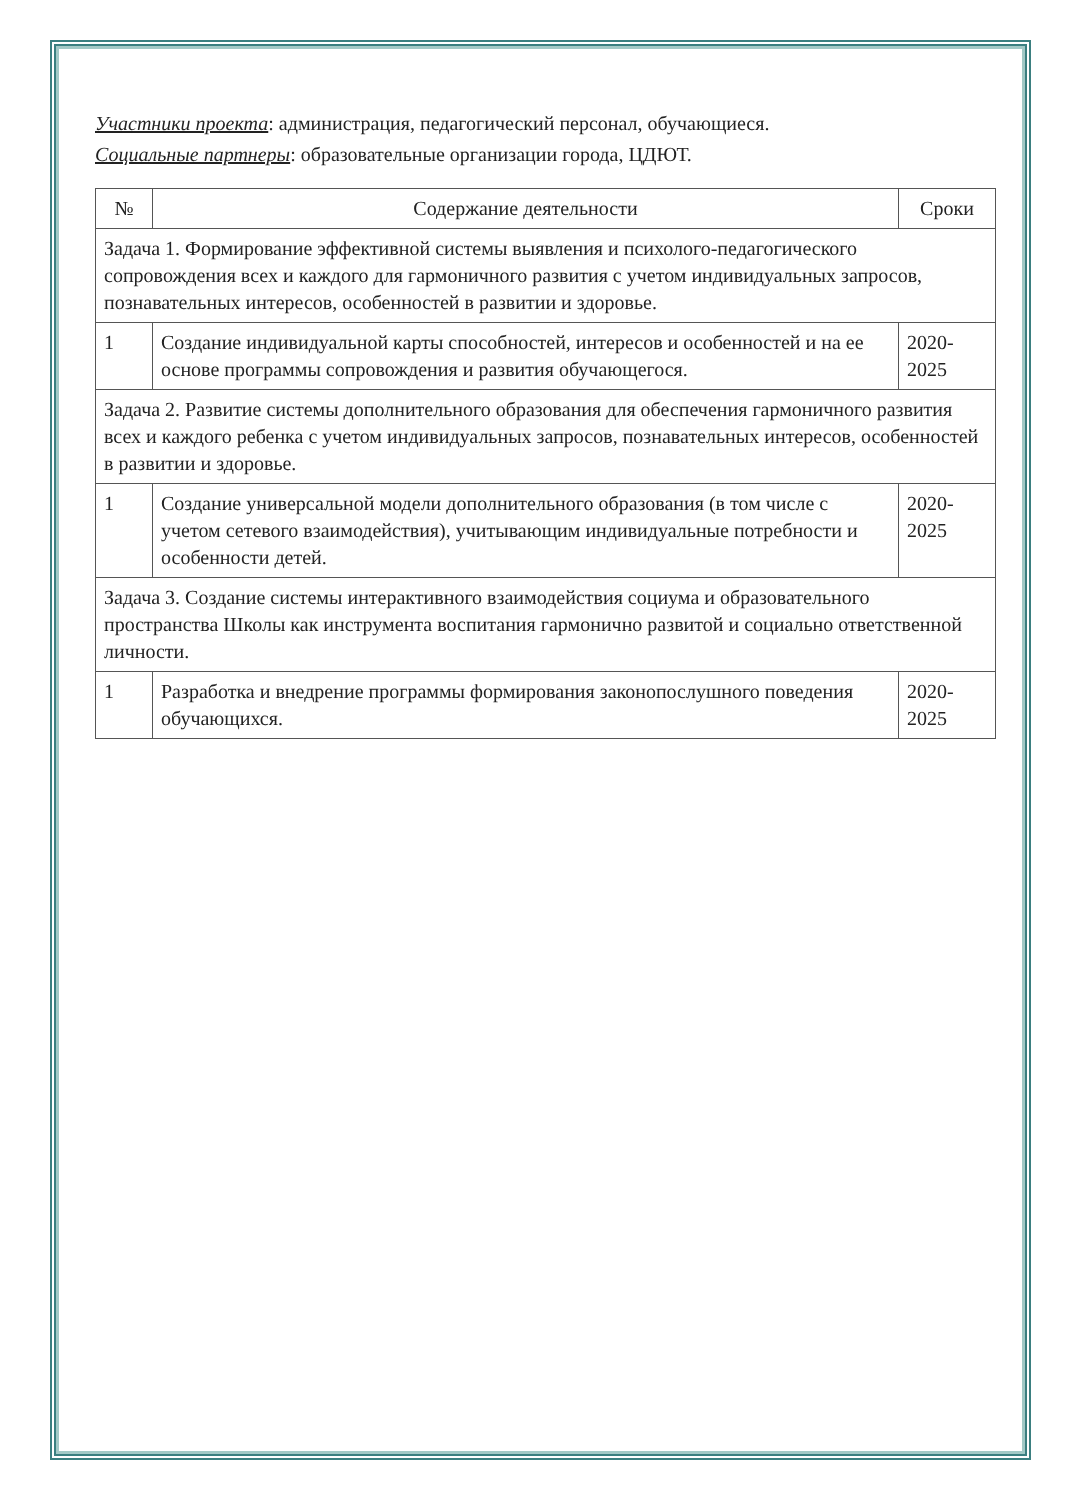Участники проекта: администрация, педагогический персонал, обучающиеся.
Социальные партнеры: образовательные организации города, ЦДЮТ.
| № | Содержание деятельности | Сроки |
| --- | --- | --- |
| Задача 1. Формирование эффективной системы выявления и психолого-педагогического сопровождения всех и каждого для гармоничного развития с учетом индивидуальных запросов, познавательных интересов, особенностей в развитии и здоровье. | | |
| 1 | Создание индивидуальной карты способностей, интересов и особенностей и на ее основе программы сопровождения и развития обучающегося. | 2020-2025 |
| Задача 2. Развитие системы дополнительного образования для обеспечения гармоничного развития всех и каждого ребенка с учетом индивидуальных запросов, познавательных интересов, особенностей в развитии и здоровье. | | |
| 1 | Создание универсальной модели дополнительного образования (в том числе с учетом сетевого взаимодействия), учитывающим индивидуальные потребности и особенности детей. | 2020-2025 |
| Задача 3. Создание системы интерактивного взаимодействия социума и образовательного пространства Школы как инструмента воспитания гармонично развитой и социально ответственной личности. | | |
| 1 | Разработка и внедрение программы формирования законопослушного поведения обучающихся. | 2020-2025 |